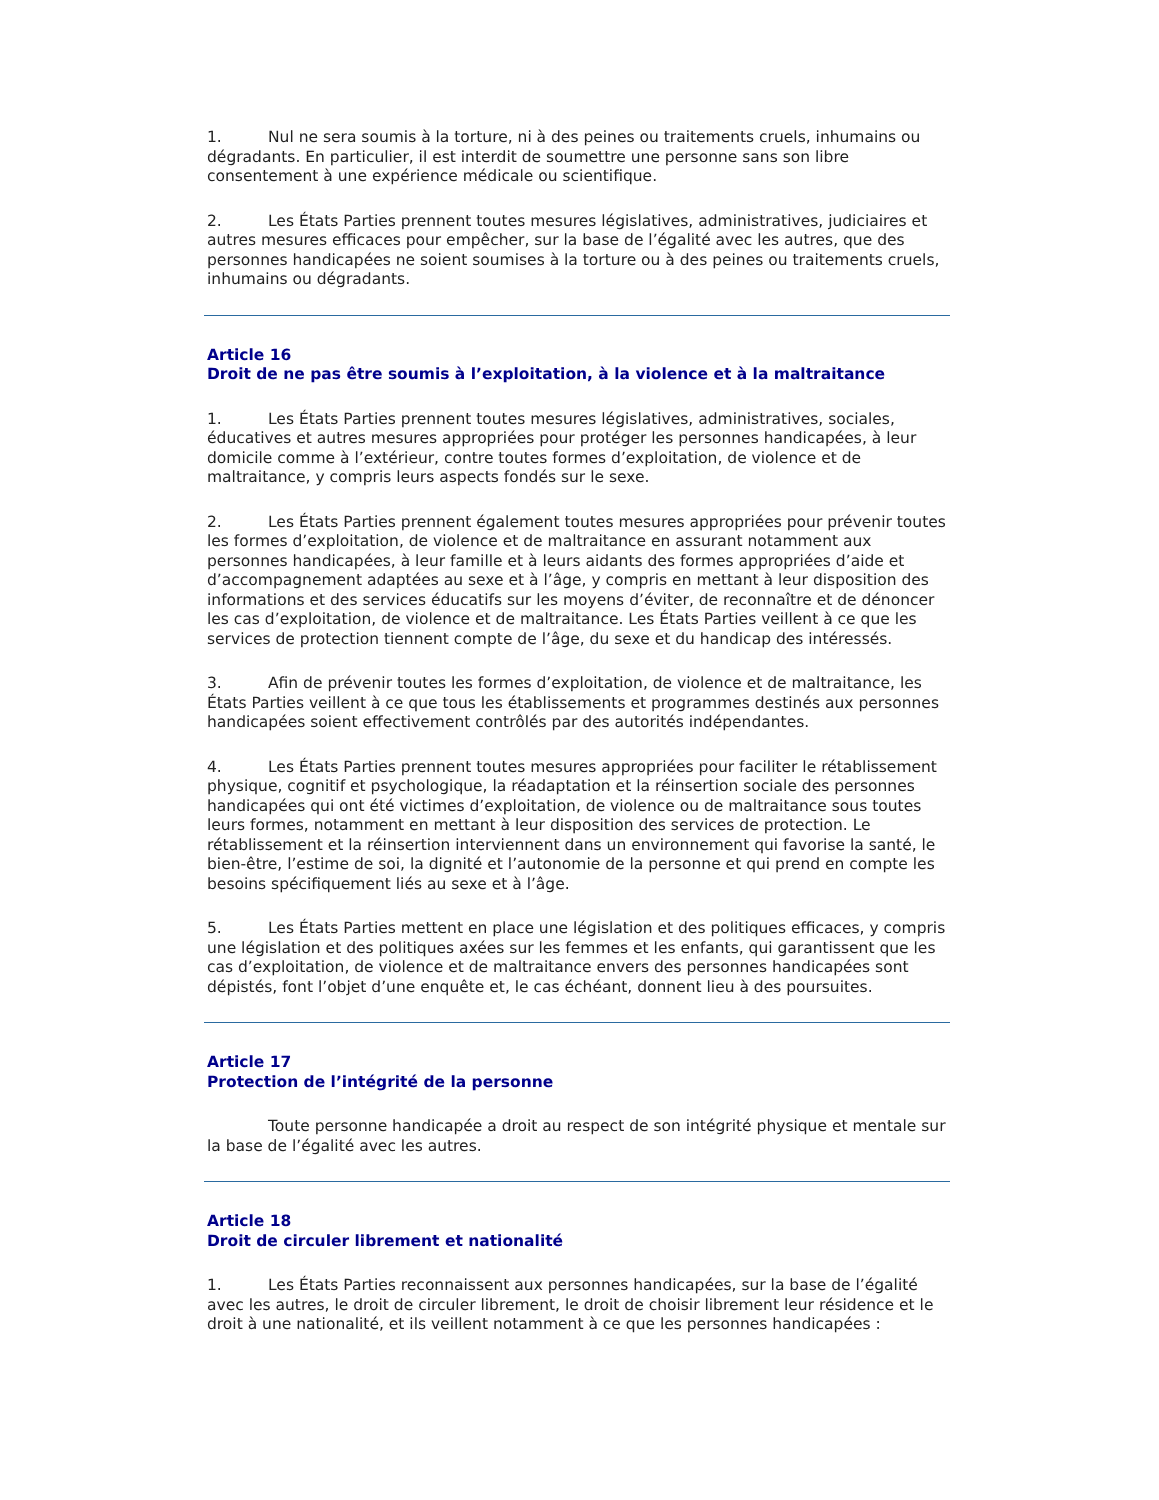1. Nul ne sera soumis à la torture, ni à des peines ou traitements cruels, inhumains ou dégradants. En particulier, il est interdit de soumettre une personne sans son libre consentement à une expérience médicale ou scientifique.
2. Les États Parties prennent toutes mesures législatives, administratives, judiciaires et autres mesures efficaces pour empêcher, sur la base de l’égalité avec les autres, que des personnes handicapées ne soient soumises à la torture ou à des peines ou traitements cruels, inhumains ou dégradants.
Article 16
Droit de ne pas être soumis à l’exploitation, à la violence et à la maltraitance
1. Les États Parties prennent toutes mesures législatives, administratives, sociales, éducatives et autres mesures appropriées pour protéger les personnes handicapées, à leur domicile comme à l’extérieur, contre toutes formes d’exploitation, de violence et de maltraitance, y compris leurs aspects fondés sur le sexe.
2. Les États Parties prennent également toutes mesures appropriées pour prévenir toutes les formes d’exploitation, de violence et de maltraitance en assurant notamment aux personnes handicapées, à leur famille et à leurs aidants des formes appropriées d’aide et d’accompagnement adaptées au sexe et à l’âge, y compris en mettant à leur disposition des informations et des services éducatifs sur les moyens d’éviter, de reconnaître et de dénoncer les cas d’exploitation, de violence et de maltraitance. Les États Parties veillent à ce que les services de protection tiennent compte de l’âge, du sexe et du handicap des intéressés.
3. Afin de prévenir toutes les formes d’exploitation, de violence et de maltraitance, les États Parties veillent à ce que tous les établissements et programmes destinés aux personnes handicapées soient effectivement contrôlés par des autorités indépendantes.
4. Les États Parties prennent toutes mesures appropriées pour faciliter le rétablissement physique, cognitif et psychologique, la réadaptation et la réinsertion sociale des personnes handicapées qui ont été victimes d’exploitation, de violence ou de maltraitance sous toutes leurs formes, notamment en mettant à leur disposition des services de protection. Le rétablissement et la réinsertion interviennent dans un environnement qui favorise la santé, le bien-être, l’estime de soi, la dignité et l’autonomie de la personne et qui prend en compte les besoins spécifiquement liés au sexe et à l’âge.
5. Les États Parties mettent en place une législation et des politiques efficaces, y compris une législation et des politiques axées sur les femmes et les enfants, qui garantissent que les cas d’exploitation, de violence et de maltraitance envers des personnes handicapées sont dépistés, font l’objet d’une enquête et, le cas échéant, donnent lieu à des poursuites.
Article 17
Protection de l’intégrité de la personne
Toute personne handicapée a droit au respect de son intégrité physique et mentale sur la base de l’égalité avec les autres.
Article 18
Droit de circuler librement et nationalité
1. Les États Parties reconnaissent aux personnes handicapées, sur la base de l’égalité avec les autres, le droit de circuler librement, le droit de choisir librement leur résidence et le droit à une nationalité, et ils veillent notamment à ce que les personnes handicapées :